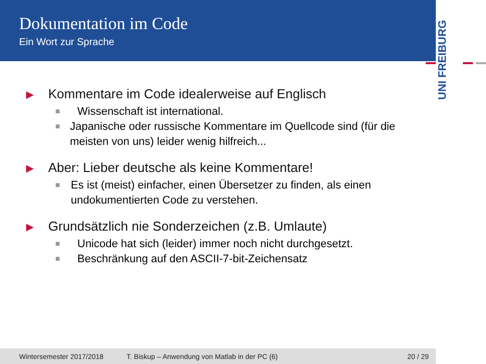Dokumentation im Code
Ein Wort zur Sprache
UNI FREIBURG
▶ Kommentare im Code idealerweise auf Englisch
■ Wissenschaft ist international.
■ Japanische oder russische Kommentare im Quellcode sind (für die meisten von uns) leider wenig hilfreich...
▶ Aber: Lieber deutsche als keine Kommentare!
■ Es ist (meist) einfacher, einen Übersetzer zu finden, als einen undokumentierten Code zu verstehen.
▶ Grundsätzlich nie Sonderzeichen (z.B. Umlaute)
■ Unicode hat sich (leider) immer noch nicht durchgesetzt.
■ Beschränkung auf den ASCII-7-bit-Zeichensatz
Wintersemester 2017/2018 T. Biskup – Anwendung von Matlab in der PC (6) 20 / 29